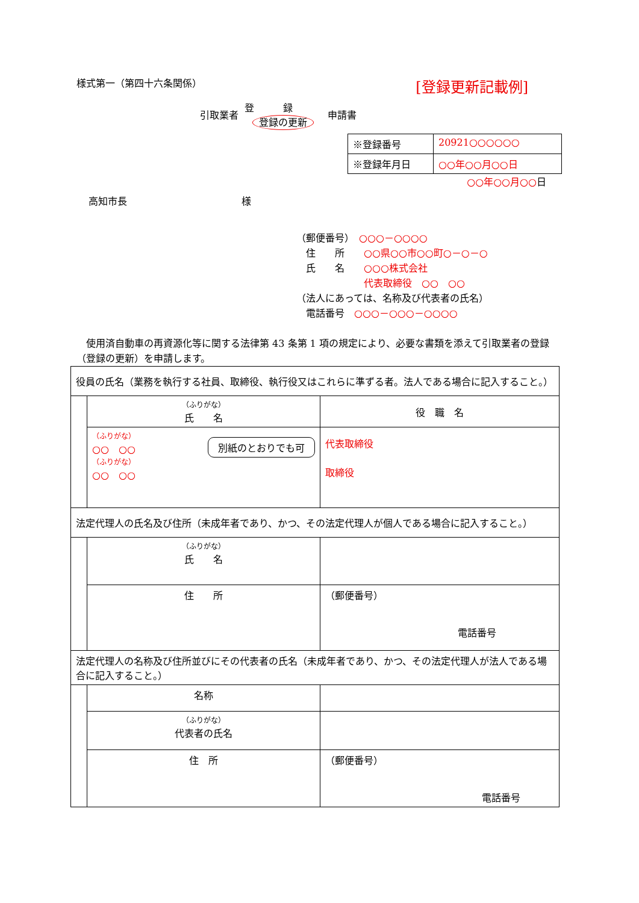様式第一（第四十六条関係） [登録更新記載例]
引取業者 登録
登録の更新 申請書
| ※登録番号 | 20921○○○○○○ |
| ※登録年月日 | ○○年○○月○○日 |
○○年○○月○○日
高知市長 様
（郵便番号）　○○○－○○○○
　住　　所　　○○県○○市○○町○－○－○
　氏　　名　　○○○株式会社
　　　　　　　代表取締役　○○　○○
（法人にあっては、名称及び代表者の氏名）
　電話番号　○○○－○○○－○○○○
　使用済自動車の再資源化等に関する法律第 43 条第 1 項の規定により、必要な書類を添えて引取業者の登録（登録の更新）を申請します。
| 役員の氏名（業務を執行する社員、取締役、執行役又はこれらに準ずる者。法人である場合に記入すること。） | | |
| | （ふりがな） 氏 名 | 役 職 名 |
| | （ふりがな） ○○ ○○ （ふりがな） ○○ ○○ 別紙のとおりでも可 | 代表取締役 取締役 |
| 法定代理人の氏名及び住所（未成年者であり、かつ、その法定代理人が個人である場合に記入すること。） | | |
| | （ふりがな） 氏 名 | |
| | 住 所 | （郵便番号） 電話番号 |
| 法定代理人の名称及び住所並びにその代表者の氏名（未成年者であり、かつ、その法定代理人が法人である場合に記入すること。） | | |
| | 名称 | |
| | （ふりがな） 代表者の氏名 | |
| | 住 所 | （郵便番号） 電話番号 |